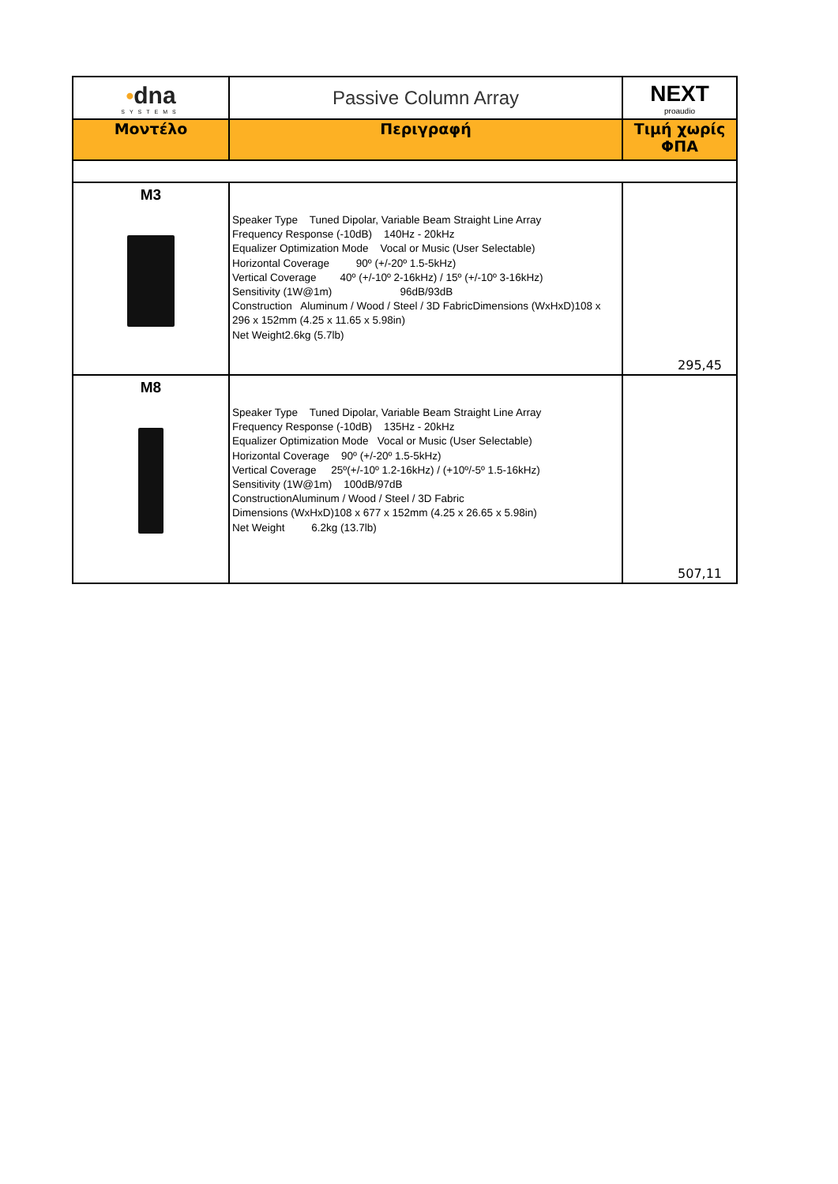| • dna SYSTEMS | Passive Column Array | NEXT proaudio |
| Μοντέλο | Περιγραφή | Τιμή χωρίς ΦΠΑ |
| M3 | Speaker Type Tuned Dipolar, Variable Beam Straight Line Array Frequency Response (-10dB) 140Hz - 20kHz Equalizer Optimization Mode Vocal or Music (User Selectable) Horizontal Coverage 90º (+/-20º 1.5-5kHz) Vertical Coverage 40º (+/-10º 2-16kHz) / 15º (+/-10º 3-16kHz) Sensitivity (1W@1m) 96dB/93dB Construction Aluminum / Wood / Steel / 3D FabricDimensions (WxHxD)108 x 296 x 152mm (4.25 x 11.65 x 5.98in) Net Weight2.6kg (5.7lb) | 295,45 |
| M8 | Speaker Type Tuned Dipolar, Variable Beam Straight Line Array Frequency Response (-10dB) 135Hz - 20kHz Equalizer Optimization Mode Vocal or Music (User Selectable) Horizontal Coverage 90º (+/-20º 1.5-5kHz) Vertical Coverage 25º(+/-10º 1.2-16kHz) / (+10º/-5º 1.5-16kHz) Sensitivity (1W@1m) 100dB/97dB ConstructionAluminum / Wood / Steel / 3D Fabric Dimensions (WxHxD)108 x 677 x 152mm (4.25 x 26.65 x 5.98in) Net Weight 6.2kg (13.7lb) | 507,11 |